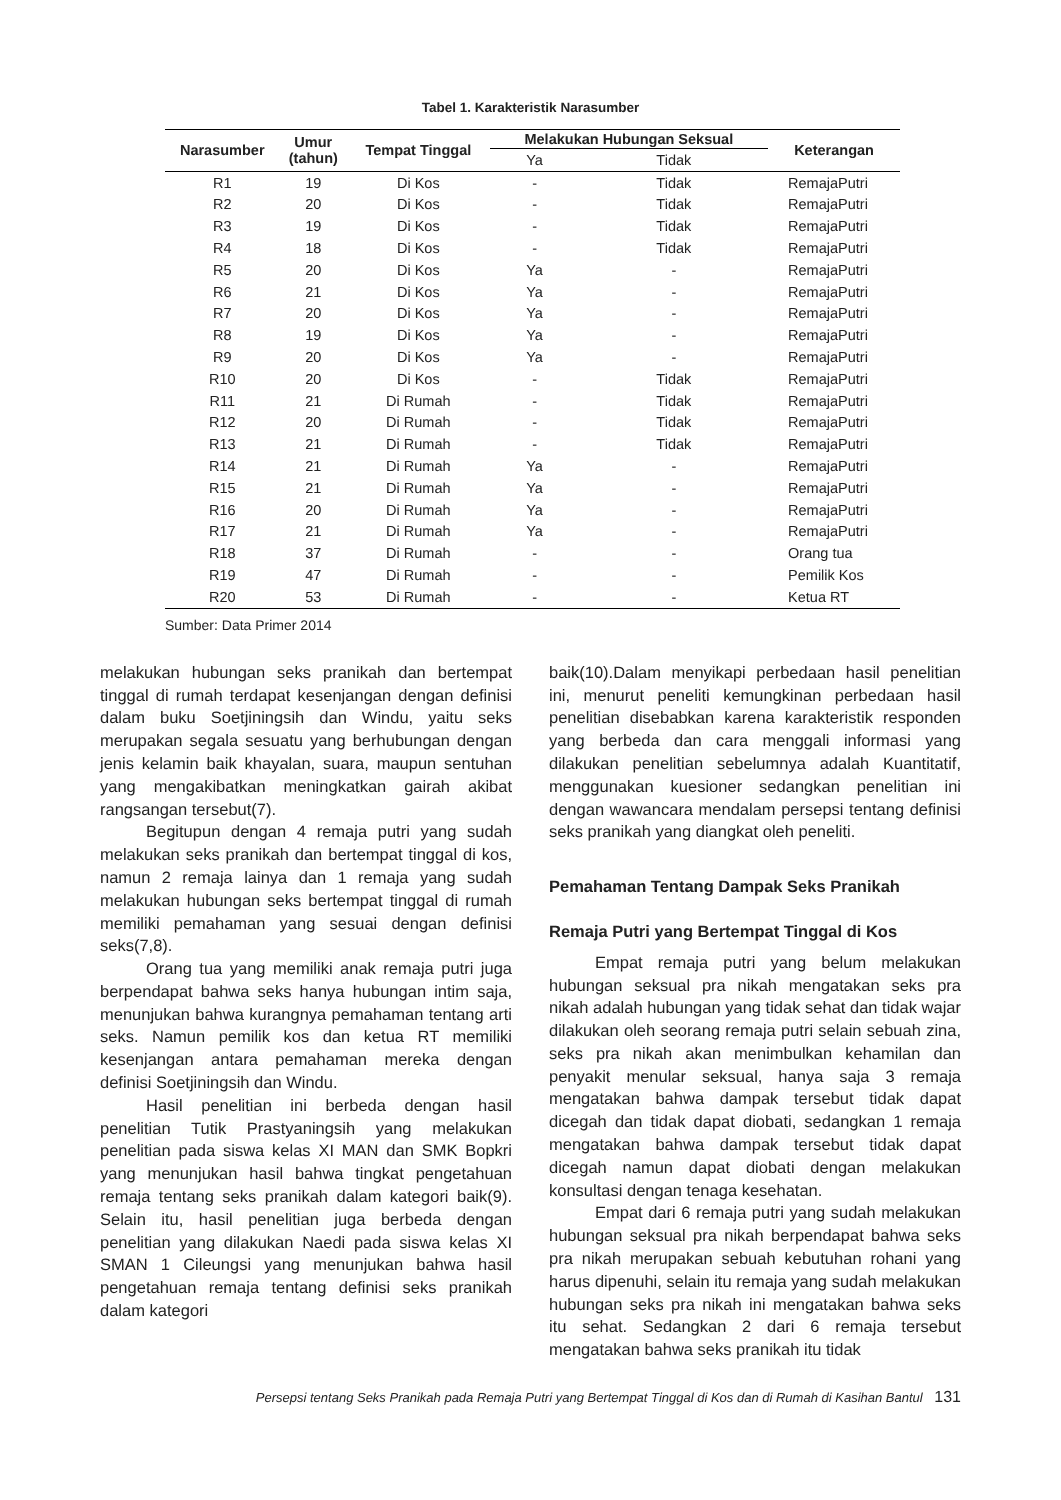Tabel 1. Karakteristik Narasumber
| Narasumber | Umur (tahun) | Tempat Tinggal | Melakukan Hubungan Seksual | | Keterangan |
| --- | --- | --- | --- | --- | --- |
| | | | Ya | Tidak | |
| R1 | 19 | Di Kos | - | Tidak | RemajaPutri |
| R2 | 20 | Di Kos | - | Tidak | RemajaPutri |
| R3 | 19 | Di Kos | - | Tidak | RemajaPutri |
| R4 | 18 | Di Kos | - | Tidak | RemajaPutri |
| R5 | 20 | Di Kos | Ya | - | RemajaPutri |
| R6 | 21 | Di Kos | Ya | - | RemajaPutri |
| R7 | 20 | Di Kos | Ya | - | RemajaPutri |
| R8 | 19 | Di Kos | Ya | - | RemajaPutri |
| R9 | 20 | Di Kos | Ya | - | RemajaPutri |
| R10 | 20 | Di Kos | - | Tidak | RemajaPutri |
| R11 | 21 | Di Rumah | - | Tidak | RemajaPutri |
| R12 | 20 | Di Rumah | - | Tidak | RemajaPutri |
| R13 | 21 | Di Rumah | - | Tidak | RemajaPutri |
| R14 | 21 | Di Rumah | Ya | - | RemajaPutri |
| R15 | 21 | Di Rumah | Ya | - | RemajaPutri |
| R16 | 20 | Di Rumah | Ya | - | RemajaPutri |
| R17 | 21 | Di Rumah | Ya | - | RemajaPutri |
| R18 | 37 | Di Rumah | - | - | Orang tua |
| R19 | 47 | Di Rumah | - | - | Pemilik Kos |
| R20 | 53 | Di Rumah | - | - | Ketua RT |
Sumber: Data Primer 2014
melakukan hubungan seks pranikah dan bertempat tinggal di rumah terdapat kesenjangan dengan definisi dalam buku Soetjiningsih dan Windu, yaitu seks merupakan segala sesuatu yang berhubungan dengan jenis kelamin baik khayalan, suara, maupun sentuhan yang mengakibatkan meningkatkan gairah akibat rangsangan tersebut(7).
Begitupun dengan 4 remaja putri yang sudah melakukan seks pranikah dan bertempat tinggal di kos, namun 2 remaja lainya dan 1 remaja yang sudah melakukan hubungan seks bertempat tinggal di rumah memiliki pemahaman yang sesuai dengan definisi seks(7,8).
Orang tua yang memiliki anak remaja putri juga berpendapat bahwa seks hanya hubungan intim saja, menunjukan bahwa kurangnya pemahaman tentang arti seks. Namun pemilik kos dan ketua RT memiliki kesenjangan antara pemahaman mereka dengan definisi Soetjiningsih dan Windu.
Hasil penelitian ini berbeda dengan hasil penelitian Tutik Prastyaningsih yang melakukan penelitian pada siswa kelas XI MAN dan SMK Bopkri yang menunjukan hasil bahwa tingkat pengetahuan remaja tentang seks pranikah dalam kategori baik(9). Selain itu, hasil penelitian juga berbeda dengan penelitian yang dilakukan Naedi pada siswa kelas XI SMAN 1 Cileungsi yang menunjukan bahwa hasil pengetahuan remaja tentang definisi seks pranikah dalam kategori
baik(10).Dalam menyikapi perbedaan hasil penelitian ini, menurut peneliti kemungkinan perbedaan hasil penelitian disebabkan karena karakteristik responden yang berbeda dan cara menggali informasi yang dilakukan penelitian sebelumnya adalah Kuantitatif, menggunakan kuesioner sedangkan penelitian ini dengan wawancara mendalam persepsi tentang definisi seks pranikah yang diangkat oleh peneliti.
Pemahaman Tentang Dampak Seks Pranikah
Remaja Putri yang Bertempat Tinggal di Kos
Empat remaja putri yang belum melakukan hubungan seksual pra nikah mengatakan seks pra nikah adalah hubungan yang tidak sehat dan tidak wajar dilakukan oleh seorang remaja putri selain sebuah zina, seks pra nikah akan menimbulkan kehamilan dan penyakit menular seksual, hanya saja 3 remaja mengatakan bahwa dampak tersebut tidak dapat dicegah dan tidak dapat diobati, sedangkan 1 remaja mengatakan bahwa dampak tersebut tidak dapat dicegah namun dapat diobati dengan melakukan konsultasi dengan tenaga kesehatan.
Empat dari 6 remaja putri yang sudah melakukan hubungan seksual pra nikah berpendapat bahwa seks pra nikah merupakan sebuah kebutuhan rohani yang harus dipenuhi, selain itu remaja yang sudah melakukan hubungan seks pra nikah ini mengatakan bahwa seks itu sehat. Sedangkan 2 dari 6 remaja tersebut mengatakan bahwa seks pranikah itu tidak
Persepsi tentang Seks Pranikah pada Remaja Putri yang Bertempat Tinggal di Kos dan di Rumah di Kasihan Bantul 131